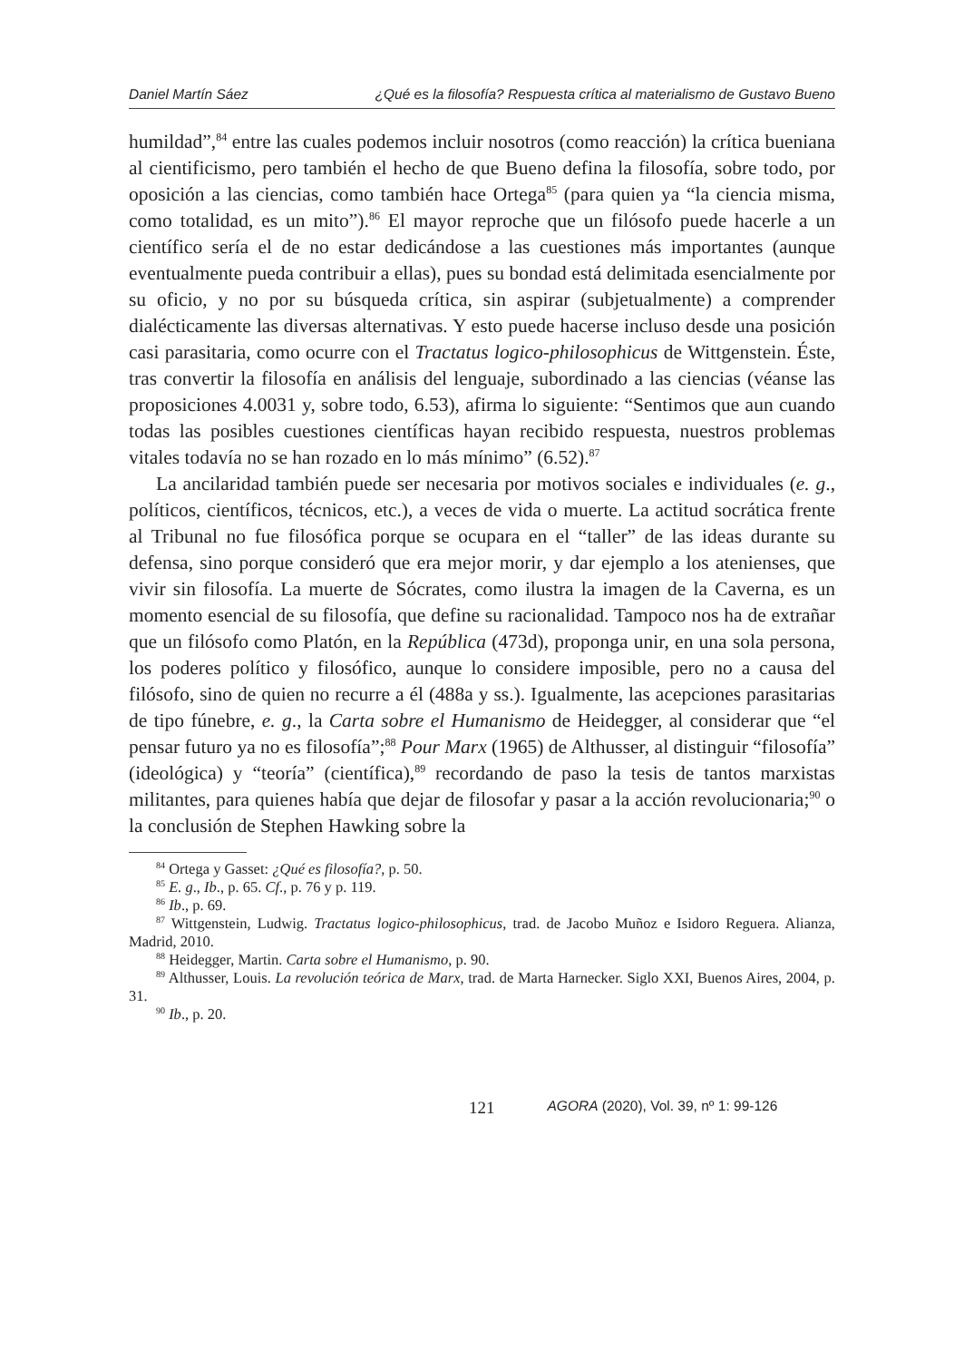Daniel Martín Sáez ¿Qué es la filosofía? Respuesta crítica al materialismo de Gustavo Bueno
humildad”,<sup>84</sup> entre las cuales podemos incluir nosotros (como reacción) la crítica bueniana al cientificismo, pero también el hecho de que Bueno defina la filosofía, sobre todo, por oposición a las ciencias, como también hace Ortega<sup>85</sup> (para quien ya “la ciencia misma, como totalidad, es un mito”).<sup>86</sup> El mayor reproche que un filósofo puede hacerle a un científico sería el de no estar dedicándose a las cuestiones más importantes (aunque eventualmente pueda contribuir a ellas), pues su bondad está delimitada esencialmente por su oficio, y no por su búsqueda crítica, sin aspirar (subjetualmente) a comprender dialécticamente las diversas alternativas. Y esto puede hacerse incluso desde una posición casi parasitaria, como ocurre con el Tractatus logico-philosophicus de Wittgenstein. Éste, tras convertir la filosofía en análisis del lenguaje, subordinado a las ciencias (véanse las proposiciones 4.0031 y, sobre todo, 6.53), afirma lo siguiente: “Sentimos que aun cuando todas las posibles cuestiones científicas hayan recibido respuesta, nuestros problemas vitales todavía no se han rozado en lo más mínimo” (6.52).<sup>87</sup>
La ancilaridad también puede ser necesaria por motivos sociales e individuales (e. g., políticos, científicos, técnicos, etc.), a veces de vida o muerte. La actitud socrática frente al Tribunal no fue filosófica porque se ocupara en el “taller” de las ideas durante su defensa, sino porque consideró que era mejor morir, y dar ejemplo a los atenienses, que vivir sin filosofía. La muerte de Sócrates, como ilustra la imagen de la Caverna, es un momento esencial de su filosofía, que define su racionalidad. Tampoco nos ha de extrañar que un filósofo como Platón, en la República (473d), proponga unir, en una sola persona, los poderes político y filosófico, aunque lo considere imposible, pero no a causa del filósofo, sino de quien no recurre a él (488a y ss.). Igualmente, las acepciones parasitarias de tipo fúnebre, e. g., la Carta sobre el Humanismo de Heidegger, al considerar que “el pensar futuro ya no es filosofía”;<sup>88</sup> Pour Marx (1965) de Althusser, al distinguir “filosofía” (ideológica) y “teoría” (científica),<sup>89</sup> recordando de paso la tesis de tantos marxistas militantes, para quienes había que dejar de filosofar y pasar a la acción revolucionaria;<sup>90</sup> o la conclusión de Stephen Hawking sobre la
<sup>84</sup> Ortega y Gasset: ¿Qué es filosofía?, p. 50.
<sup>85</sup> E. g., Ib., p. 65. Cf., p. 76 y p. 119.
<sup>86</sup> Ib., p. 69.
<sup>87</sup> Wittgenstein, Ludwig. Tractatus logico-philosophicus, trad. de Jacobo Muñoz e Isidoro Reguera. Alianza, Madrid, 2010.
<sup>88</sup> Heidegger, Martin. Carta sobre el Humanismo, p. 90.
<sup>89</sup> Althusser, Louis. La revolución teórica de Marx, trad. de Marta Harnecker. Siglo XXI, Buenos Aires, 2004, p. 31.
<sup>90</sup> Ib., p. 20.
121 AGORA (2020), Vol. 39, nº 1: 99-126